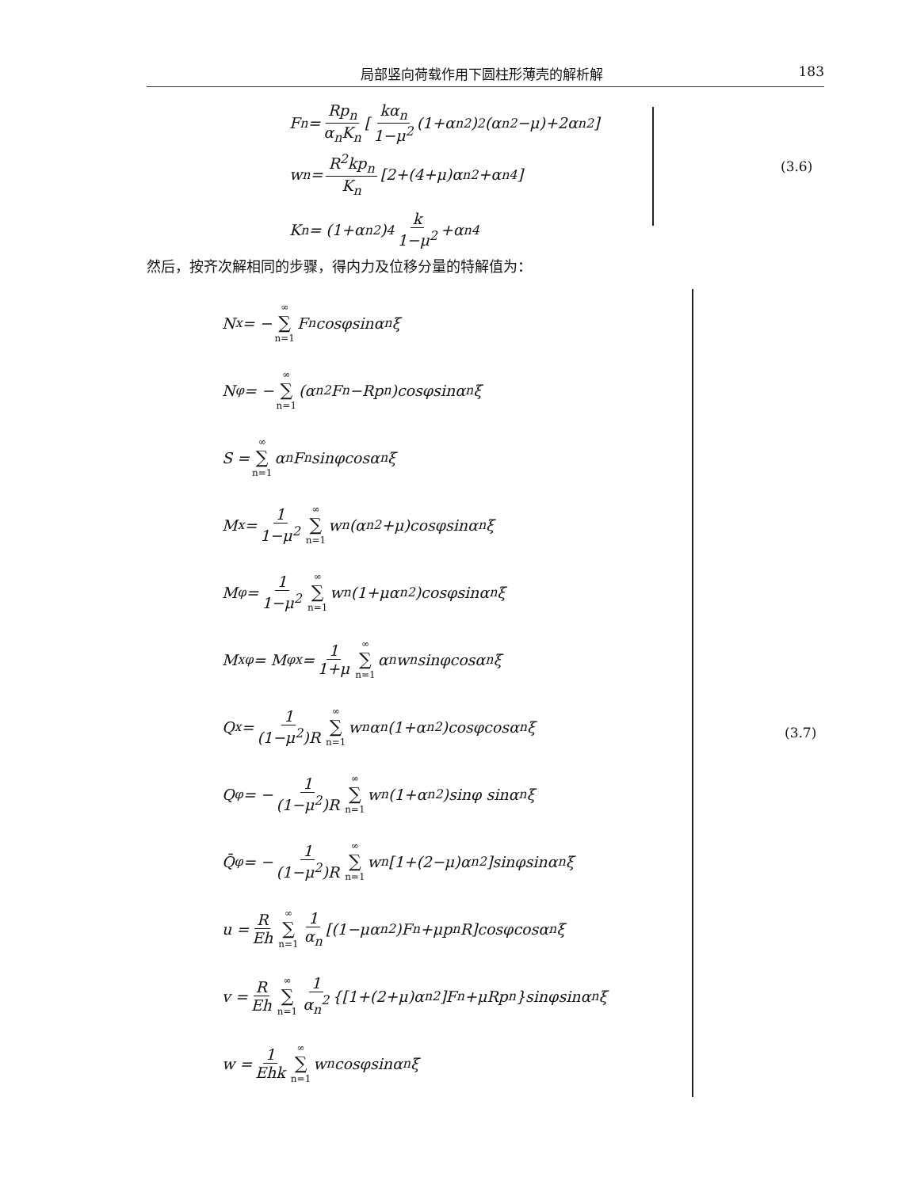局部竖向荷载作用下圆柱形薄壳的解析解 183
F<sub>n</sub> = Rp<sub>n</sub> α<sub>n</sub>K<sub>n</sub> [ kα<sub>n</sub> 1−μ<sup>2</sup> (1+α<sub>n</sub><sup>2</sup>)<sup>2</sup>(α<sub>n</sub><sup>2</sup>−μ)+2α<sub>n</sub><sup>2</sup> ]
w<sub>n</sub> = R<sup>2</sup>kp<sub>n</sub> K<sub>n</sub> [2+(4+μ)α<sub>n</sub><sup>2</sup>+α<sub>n</sub><sup>4</sup>]
K<sub>n</sub> = (1+α<sub>n</sub><sup>2</sup>)<sup>4</sup> k 1−μ<sup>2</sup> +α<sub>n</sub><sup>4</sup>
(3.6)
然后，按齐次解相同的步骤，得内力及位移分量的特解值为：
N<sub>x</sub> = − ∞ ∑ n=1 F<sub>n</sub>cosφsinα<sub>n</sub>ξ
N<sub>φ</sub> = − ∞ ∑ n=1 (α<sub>n</sub><sup>2</sup>F<sub>n</sub>−Rp<sub>n</sub>)cosφsinα<sub>n</sub>ξ
S = ∞ ∑ n=1 α<sub>n</sub>F<sub>n</sub>sinφcosα<sub>n</sub>ξ
M<sub>x</sub> = 1 1−μ<sup>2</sup> ∞ ∑ n=1 w<sub>n</sub>(α<sub>n</sub><sup>2</sup>+μ)cosφsinα<sub>n</sub>ξ
M<sub>φ</sub> = 1 1−μ<sup>2</sup> ∞ ∑ n=1 w<sub>n</sub>(1+μα<sub>n</sub><sup>2</sup>)cosφsinα<sub>n</sub>ξ
M<sub>xφ</sub> = M<sub>φx</sub> = 1 1+μ ∞ ∑ n=1 α<sub>n</sub>w<sub>n</sub>sinφcosα<sub>n</sub>ξ
Q<sub>x</sub> = 1 (1−μ<sup>2</sup>)R ∞ ∑ n=1 w<sub>n</sub>α<sub>n</sub>(1+α<sub>n</sub><sup>2</sup>)cosφcosα<sub>n</sub>ξ
Q<sub>φ</sub> = − 1 (1−μ<sup>2</sup>)R ∞ ∑ n=1 w<sub>n</sub>(1+α<sub>n</sub><sup>2</sup>)sinφ sinα<sub>n</sub>ξ
Q̄<sub>φ</sub> = − 1 (1−μ<sup>2</sup>)R ∞ ∑ n=1 w<sub>n</sub>[1+(2−μ)α<sub>n</sub><sup>2</sup>]sinφsinα<sub>n</sub>ξ
u = R Eh ∞ ∑ n=1 1 α<sub>n</sub> [(1−μα<sub>n</sub><sup>2</sup>)F<sub>n</sub>+μp<sub>n</sub>R]cosφcosα<sub>n</sub>ξ
v = R Eh ∞ ∑ n=1 1 α<sub>n</sub><sup>2</sup> {[1+(2+μ)α<sub>n</sub><sup>2</sup>]F<sub>n</sub>+μRp<sub>n</sub>}sinφsinα<sub>n</sub>ξ
w = 1 Ehk ∞ ∑ n=1 w<sub>n</sub>cosφsinα<sub>n</sub>ξ
(3.7)